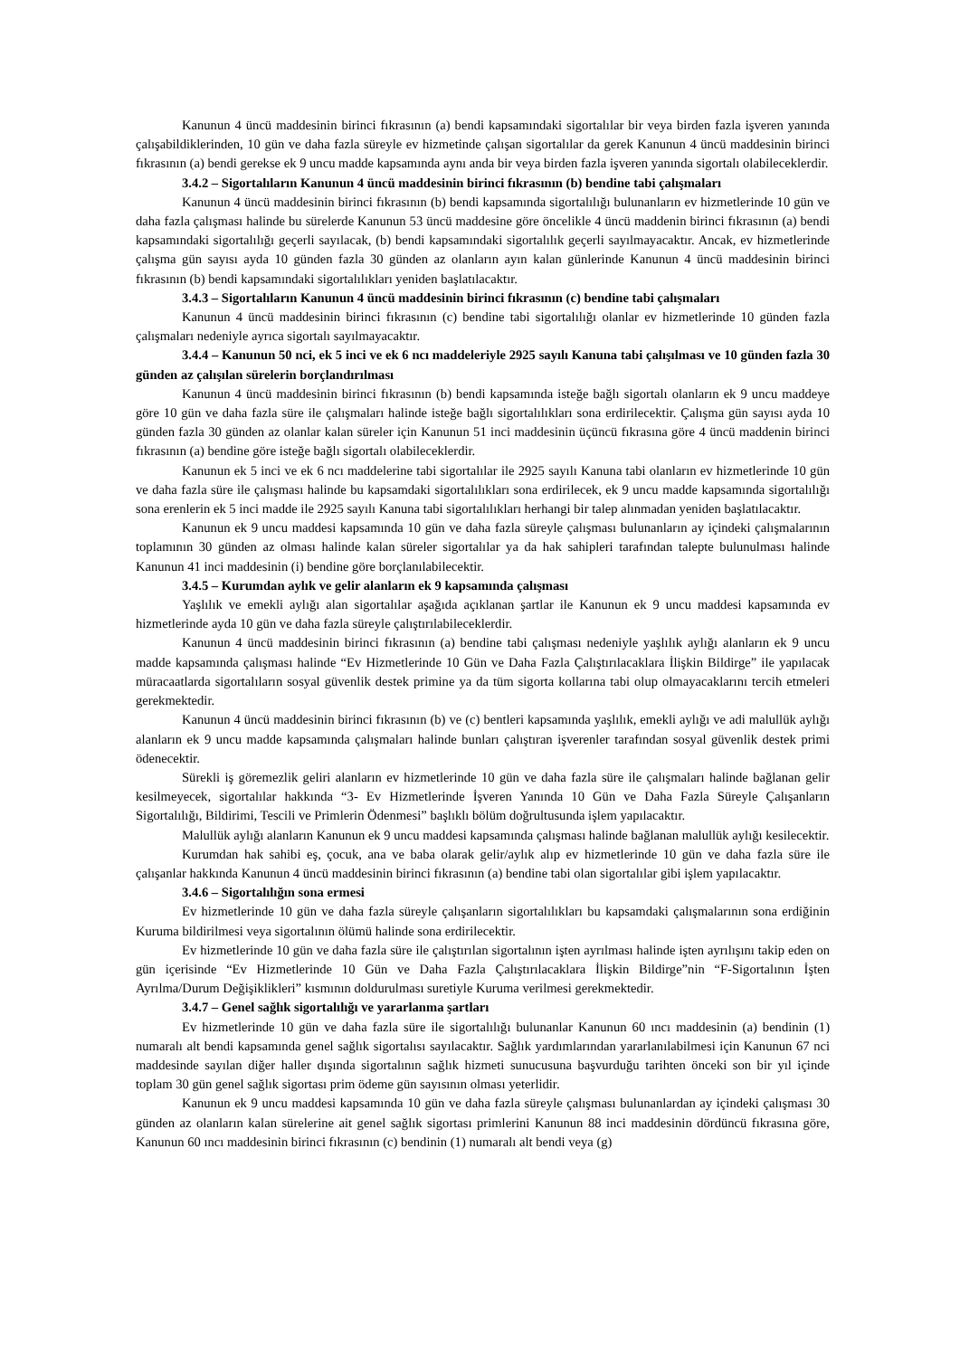Kanunun 4 üncü maddesinin birinci fıkrasının (a) bendi kapsamındaki sigortalılar bir veya birden fazla işveren yanında çalışabildiklerinden, 10 gün ve daha fazla süreyle ev hizmetinde çalışan sigortalılar da gerek Kanunun 4 üncü maddesinin birinci fıkrasının (a) bendi gerekse ek 9 uncu madde kapsamında aynı anda bir veya birden fazla işveren yanında sigortalı olabileceklerdir.
3.4.2 – Sigortalıların Kanunun 4 üncü maddesinin birinci fıkrasının (b) bendine tabi çalışmaları
Kanunun 4 üncü maddesinin birinci fıkrasının (b) bendi kapsamında sigortalılığı bulunanların ev hizmetlerinde 10 gün ve daha fazla çalışması halinde bu sürelerde Kanunun 53 üncü maddesine göre öncelikle 4 üncü maddenin birinci fıkrasının (a) bendi kapsamındaki sigortalılığı geçerli sayılacak, (b) bendi kapsamındaki sigortalılık geçerli sayılmayacaktır. Ancak, ev hizmetlerinde çalışma gün sayısı ayda 10 günden fazla 30 günden az olanların ayın kalan günlerinde Kanunun 4 üncü maddesinin birinci fıkrasının (b) bendi kapsamındaki sigortalılıkları yeniden başlatılacaktır.
3.4.3 – Sigortalıların Kanunun 4 üncü maddesinin birinci fıkrasının (c) bendine tabi çalışmaları
Kanunun 4 üncü maddesinin birinci fıkrasının (c) bendine tabi sigortalılığı olanlar ev hizmetlerinde 10 günden fazla çalışmaları nedeniyle ayrıca sigortalı sayılmayacaktır.
3.4.4 – Kanunun 50 nci, ek 5 inci ve ek 6 ncı maddeleriyle 2925 sayılı Kanuna tabi çalışılması ve 10 günden fazla 30 günden az çalışılan sürelerin borçlandırılması
Kanunun 4 üncü maddesinin birinci fıkrasının (b) bendi kapsamında isteğe bağlı sigortalı olanların ek 9 uncu maddeye göre 10 gün ve daha fazla süre ile çalışmaları halinde isteğe bağlı sigortalılıkları sona erdirilecektir. Çalışma gün sayısı ayda 10 günden fazla 30 günden az olanlar kalan süreler için Kanunun 51 inci maddesinin üçüncü fıkrasına göre 4 üncü maddenin birinci fıkrasının (a) bendine göre isteğe bağlı sigortalı olabileceklerdir.
Kanunun ek 5 inci ve ek 6 ncı maddelerine tabi sigortalılar ile 2925 sayılı Kanuna tabi olanların ev hizmetlerinde 10 gün ve daha fazla süre ile çalışması halinde bu kapsamdaki sigortalılıkları sona erdirilecek, ek 9 uncu madde kapsamında sigortalılığı sona erenlerin ek 5 inci madde ile 2925 sayılı Kanuna tabi sigortalılıkları herhangi bir talep alınmadan yeniden başlatılacaktır.
Kanunun ek 9 uncu maddesi kapsamında 10 gün ve daha fazla süreyle çalışması bulunanların ay içindeki çalışmalarının toplamının 30 günden az olması halinde kalan süreler sigortalılar ya da hak sahipleri tarafından talepte bulunulması halinde Kanunun 41 inci maddesinin (i) bendine göre borçlanılabilecektir.
3.4.5 – Kurumdan aylık ve gelir alanların ek 9 kapsamında çalışması
Yaşlılık ve emekli aylığı alan sigortalılar aşağıda açıklanan şartlar ile Kanunun ek 9 uncu maddesi kapsamında ev hizmetlerinde ayda 10 gün ve daha fazla süreyle çalıştırılabileceklerdir.
Kanunun 4 üncü maddesinin birinci fıkrasının (a) bendine tabi çalışması nedeniyle yaşlılık aylığı alanların ek 9 uncu madde kapsamında çalışması halinde “Ev Hizmetlerinde 10 Gün ve Daha Fazla Çalıştırılacaklara İlişkin Bildirge” ile yapılacak müracaatlarda sigortalıların sosyal güvenlik destek primine ya da tüm sigorta kollarına tabi olup olmayacaklarını tercih etmeleri gerekmektedir.
Kanunun 4 üncü maddesinin birinci fıkrasının (b) ve (c) bentleri kapsamında yaşlılık, emekli aylığı ve adi malullük aylığı alanların ek 9 uncu madde kapsamında çalışmaları halinde bunları çalıştıran işverenler tarafından sosyal güvenlik destek primi ödenecektir.
Sürekli iş göremezlik geliri alanların ev hizmetlerinde 10 gün ve daha fazla süre ile çalışmaları halinde bağlanan gelir kesilmeyecek, sigortalılar hakkında “3- Ev Hizmetlerinde İşveren Yanında 10 Gün ve Daha Fazla Süreyle Çalışanların Sigortalılığı, Bildirimi, Tescili ve Primlerin Ödenmesi” başlıklı bölüm doğrultusunda işlem yapılacaktır.
Malullük aylığı alanların Kanunun ek 9 uncu maddesi kapsamında çalışması halinde bağlanan malullük aylığı kesilecektir.
Kurumdan hak sahibi eş, çocuk, ana ve baba olarak gelir/aylık alıp ev hizmetlerinde 10 gün ve daha fazla süre ile çalışanlar hakkında Kanunun 4 üncü maddesinin birinci fıkrasının (a) bendine tabi olan sigortalılar gibi işlem yapılacaktır.
3.4.6 – Sigortalılığın sona ermesi
Ev hizmetlerinde 10 gün ve daha fazla süreyle çalışanların sigortalılıkları bu kapsamdaki çalışmalarının sona erdiğinin Kuruma bildirilmesi veya sigortalının ölümü halinde sona erdirilecektir.
Ev hizmetlerinde 10 gün ve daha fazla süre ile çalıştırılan sigortalının işten ayrılması halinde işten ayrılışını takip eden on gün içerisinde “Ev Hizmetlerinde 10 Gün ve Daha Fazla Çalıştırılacaklara İlişkin Bildirge”nin “F-Sigortalının İşten Ayrılma/Durum Değişiklikleri” kısmının doldurulması suretiyle Kuruma verilmesi gerekmektedir.
3.4.7 – Genel sağlık sigortalılığı ve yararlanma şartları
Ev hizmetlerinde 10 gün ve daha fazla süre ile sigortalılığı bulunanlar Kanunun 60 ıncı maddesinin (a) bendinin (1) numaralı alt bendi kapsamında genel sağlık sigortalısı sayılacaktır. Sağlık yardımlarından yararlanılabilmesi için Kanunun 67 nci maddesinde sayılan diğer haller dışında sigortalının sağlık hizmeti sunucusuna başvurduğu tarihten önceki son bir yıl içinde toplam 30 gün genel sağlık sigortası prim ödeme gün sayısının olması yeterlidir.
Kanunun ek 9 uncu maddesi kapsamında 10 gün ve daha fazla süreyle çalışması bulunanlardan ay içindeki çalışması 30 günden az olanların kalan sürelerine ait genel sağlık sigortası primlerini Kanunun 88 inci maddesinin dördüncü fıkrasına göre, Kanunun 60 ıncı maddesinin birinci fıkrasının (c) bendinin (1) numaralı alt bendi veya (g)